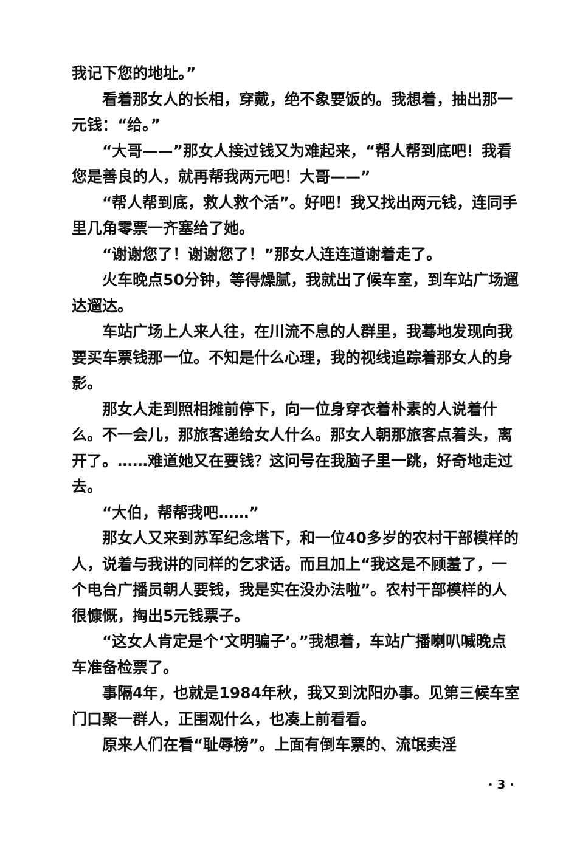我记下您的地址。”
看着那女人的长相，穿戴，绝不象要饭的。我想着，抽出那一元钱：“给。”
“大哥——”那女人接过钱又为难起来，“帮人帮到底吧！我看您是善良的人，就再帮我两元吧！大哥——”
“帮人帮到底，救人救个活”。好吧！我又找出两元钱，连同手里几角零票一齐塞给了她。
“谢谢您了！谢谢您了！”那女人连连道谢着走了。
火车晚点50分钟，等得燥腻，我就出了候车室，到车站广场遛达遛达。
车站广场上人来人往，在川流不息的人群里，我蓦地发现向我要买车票钱那一位。不知是什么心理，我的视线追踪着那女人的身影。
那女人走到照相摊前停下，向一位身穿衣着朴素的人说着什么。不一会儿，那旅客递给女人什么。那女人朝那旅客点着头，离开了。……难道她又在要钱？这问号在我脑子里一跳，好奇地走过去。
“大伯，帮帮我吧……”
那女人又来到苏军纪念塔下，和一位40多岁的农村干部模样的人，说着与我讲的同样的乞求话。而且加上“我这是不顾羞了，一个电台广播员朝人要钱，我是实在没办法啦”。农村干部模样的人很慷慨，掏出5元钱票子。
“这女人肯定是个‘文明骗子’。”我想着，车站广播喇叭喊晚点车准备检票了。
事隔4年，也就是1984年秋，我又到沈阳办事。见第三候车室门口聚一群人，正围观什么，也凑上前看看。
原来人们在看“耻辱榜”。上面有倒车票的、流氓卖淫
· 3 ·